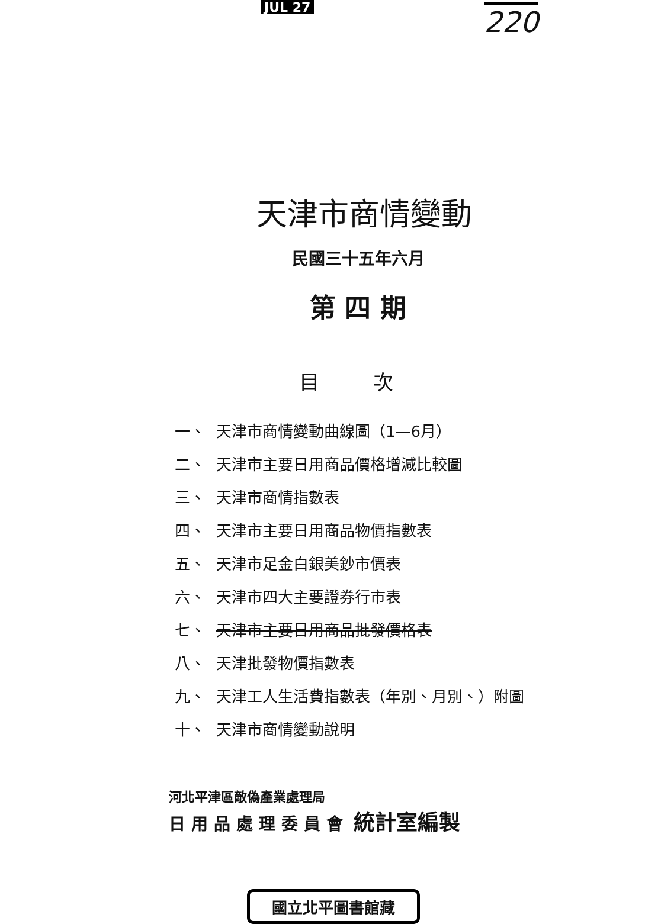JUL 27
220
天津市商情變動
民國三十五年六月
第 四 期
目 次
一、 天津市商情變動曲線圖（1—6月）
二、 天津市主要日用商品價格增減比較圖
三、 天津市商情指數表
四、 天津市主要日用商品物價指數表
五、 天津市足金白銀美鈔市價表
六、 天津市四大主要證券行市表
七、 天津市主要日用商品批發價格表
八、 天津批發物價指數表
九、 天津工人生活費指數表（年別、月別、）附圖
十、 天津市商情變動說明
河北平津區敵偽產業處理局
日用品處理委員會 統計室編製
國立北平圖書館藏